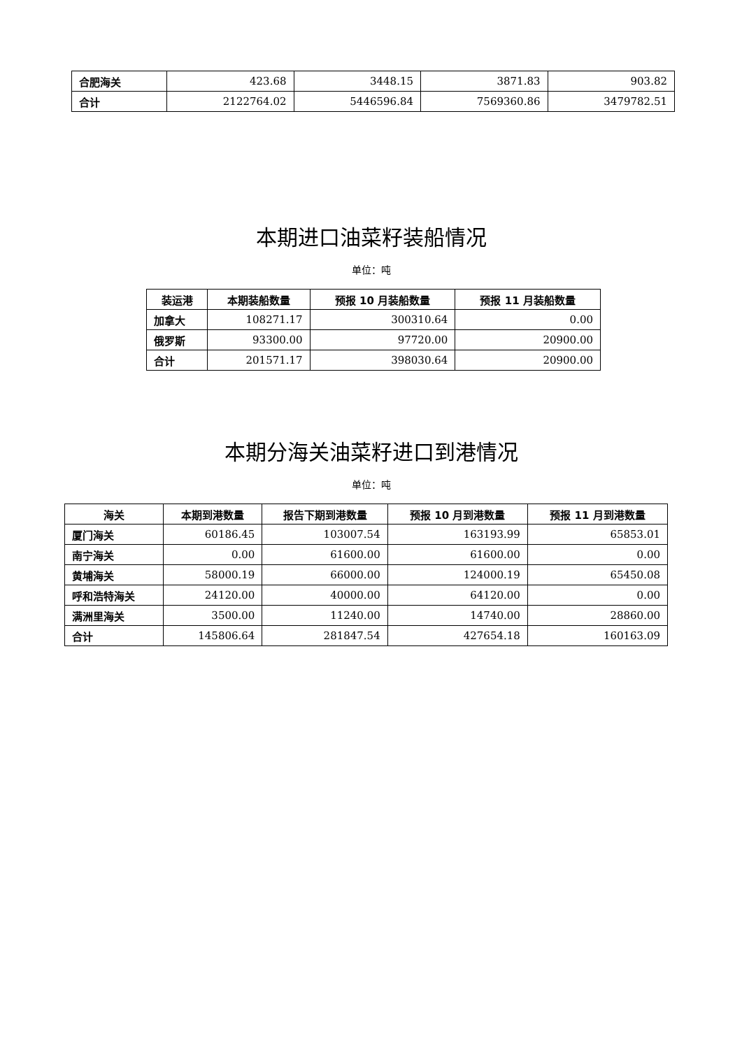| 合肥海关 | 423.68 | 3448.15 | 3871.83 | 903.82 |
| 合计 | 2122764.02 | 5446596.84 | 7569360.86 | 3479782.51 |
本期进口油菜籽装船情况
单位：吨
| 装运港 | 本期装船数量 | 预报 10 月装船数量 | 预报 11 月装船数量 |
| --- | --- | --- | --- |
| 加拿大 | 108271.17 | 300310.64 | 0.00 |
| 俄罗斯 | 93300.00 | 97720.00 | 20900.00 |
| 合计 | 201571.17 | 398030.64 | 20900.00 |
本期分海关油菜籽进口到港情况
单位：吨
| 海关 | 本期到港数量 | 报告下期到港数量 | 预报 10 月到港数量 | 预报 11 月到港数量 |
| --- | --- | --- | --- | --- |
| 厦门海关 | 60186.45 | 103007.54 | 163193.99 | 65853.01 |
| 南宁海关 | 0.00 | 61600.00 | 61600.00 | 0.00 |
| 黄埔海关 | 58000.19 | 66000.00 | 124000.19 | 65450.08 |
| 呼和浩特海关 | 24120.00 | 40000.00 | 64120.00 | 0.00 |
| 满洲里海关 | 3500.00 | 11240.00 | 14740.00 | 28860.00 |
| 合计 | 145806.64 | 281847.54 | 427654.18 | 160163.09 |